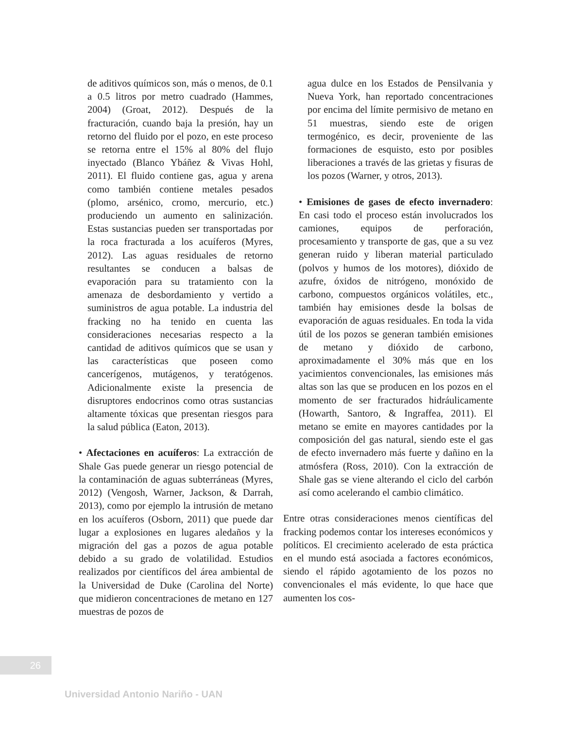de aditivos químicos son, más o menos, de 0.1 a 0.5 litros por metro cuadrado (Hammes, 2004) (Groat, 2012). Después de la fracturación, cuando baja la presión, hay un retorno del fluido por el pozo, en este proceso se retorna entre el 15% al 80% del flujo inyectado (Blanco Ybáñez & Vivas Hohl, 2011). El fluido contiene gas, agua y arena como también contiene metales pesados (plomo, arsénico, cromo, mercurio, etc.) produciendo un aumento en salinización. Estas sustancias pueden ser transportadas por la roca fracturada a los acuíferos (Myres, 2012). Las aguas residuales de retorno resultantes se conducen a balsas de evaporación para su tratamiento con la amenaza de desbordamiento y vertido a suministros de agua potable. La industria del fracking no ha tenido en cuenta las consideraciones necesarias respecto a la cantidad de aditivos químicos que se usan y las características que poseen como cancerígenos, mutágenos, y teratógenos. Adicionalmente existe la presencia de disruptores endocrinos como otras sustancias altamente tóxicas que presentan riesgos para la salud pública (Eaton, 2013).
• Afectaciones en acuíferos: La extracción de Shale Gas puede generar un riesgo potencial de la contaminación de aguas subterráneas (Myres, 2012) (Vengosh, Warner, Jackson, & Darrah, 2013), como por ejemplo la intrusión de metano en los acuíferos (Osborn, 2011) que puede dar lugar a explosiones en lugares aledaños y la migración del gas a pozos de agua potable debido a su grado de volatilidad. Estudios realizados por científicos del área ambiental de la Universidad de Duke (Carolina del Norte) que midieron concentraciones de metano en 127 muestras de pozos de
agua dulce en los Estados de Pensilvania y Nueva York, han reportado concentraciones por encima del límite permisivo de metano en 51 muestras, siendo este de origen termogénico, es decir, proveniente de las formaciones de esquisto, esto por posibles liberaciones a través de las grietas y fisuras de los pozos (Warner, y otros, 2013).
• Emisiones de gases de efecto invernadero: En casi todo el proceso están involucrados los camiones, equipos de perforación, procesamiento y transporte de gas, que a su vez generan ruido y liberan material particulado (polvos y humos de los motores), dióxido de azufre, óxidos de nitrógeno, monóxido de carbono, compuestos orgánicos volátiles, etc., también hay emisiones desde la bolsas de evaporación de aguas residuales. En toda la vida útil de los pozos se generan también emisiones de metano y dióxido de carbono, aproximadamente el 30% más que en los yacimientos convencionales, las emisiones más altas son las que se producen en los pozos en el momento de ser fracturados hidráulicamente (Howarth, Santoro, & Ingraffea, 2011). El metano se emite en mayores cantidades por la composición del gas natural, siendo este el gas de efecto invernadero más fuerte y dañino en la atmósfera (Ross, 2010). Con la extracción de Shale gas se viene alterando el ciclo del carbón así como acelerando el cambio climático.
Entre otras consideraciones menos científicas del fracking podemos contar los intereses económicos y políticos. El crecimiento acelerado de esta práctica en el mundo está asociada a factores económicos, siendo el rápido agotamiento de los pozos no convencionales el más evidente, lo que hace que aumenten los cos-
26
Universidad Antonio Nariño - UAN